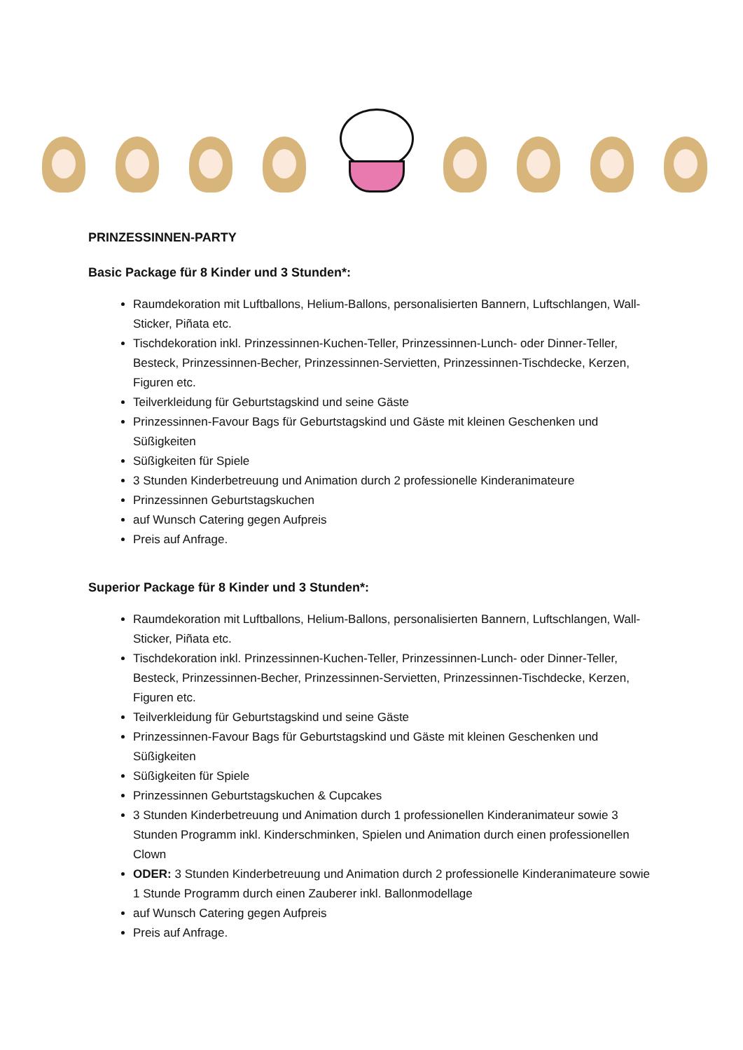PRINZESSINNEN-PARTY
Basic Package für 8 Kinder und 3 Stunden*:
Raumdekoration mit Luftballons, Helium-Ballons, personalisierten Bannern, Luftschlangen, Wall-Sticker, Piñata etc.
Tischdekoration inkl. Prinzessinnen-Kuchen-Teller, Prinzessinnen-Lunch- oder Dinner-Teller, Besteck, Prinzessinnen-Becher, Prinzessinnen-Servietten, Prinzessinnen-Tischdecke, Kerzen, Figuren etc.
Teilverkleidung für Geburtstagskind und seine Gäste
Prinzessinnen-Favour Bags für Geburtstagskind und Gäste mit kleinen Geschenken und Süßigkeiten
Süßigkeiten für Spiele
3 Stunden Kinderbetreuung und Animation durch 2 professionelle Kinderanimateure
Prinzessinnen Geburtstagskuchen
auf Wunsch Catering gegen Aufpreis
Preis auf Anfrage.
Superior Package für 8 Kinder und 3 Stunden*:
Raumdekoration mit Luftballons, Helium-Ballons, personalisierten Bannern, Luftschlangen, Wall-Sticker, Piñata etc.
Tischdekoration inkl. Prinzessinnen-Kuchen-Teller, Prinzessinnen-Lunch- oder Dinner-Teller, Besteck, Prinzessinnen-Becher, Prinzessinnen-Servietten, Prinzessinnen-Tischdecke, Kerzen, Figuren etc.
Teilverkleidung für Geburtstagskind und seine Gäste
Prinzessinnen-Favour Bags für Geburtstagskind und Gäste mit kleinen Geschenken und Süßigkeiten
Süßigkeiten für Spiele
Prinzessinnen Geburtstagskuchen & Cupcakes
3 Stunden Kinderbetreuung und Animation durch 1 professionellen Kinderanimateur sowie 3 Stunden Programm inkl. Kinderschminken, Spielen und Animation durch einen professionellen Clown
ODER: 3 Stunden Kinderbetreuung und Animation durch 2 professionelle Kinderanimateure sowie 1 Stunde Programm durch einen Zauberer inkl. Ballonmodellage
auf Wunsch Catering gegen Aufpreis
Preis auf Anfrage.